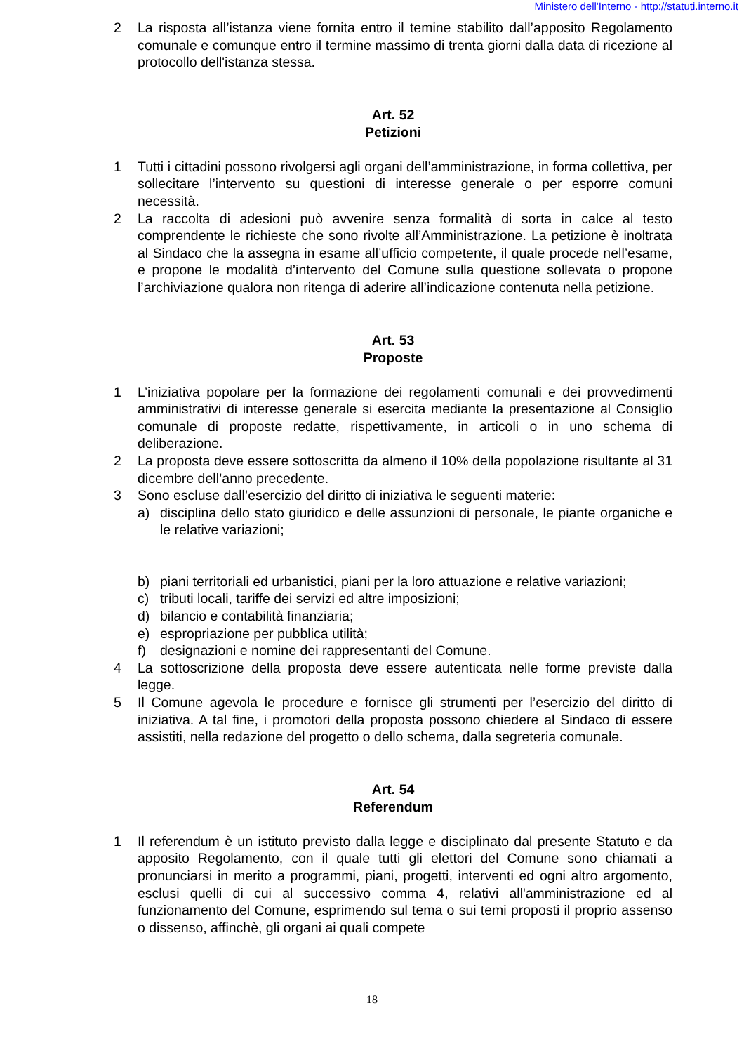Ministero dell'Interno - http://statuti.interno.it
2 La risposta all’istanza viene fornita entro il temine stabilito dall’apposito Regolamento comunale e comunque entro il termine massimo di trenta giorni dalla data di ricezione al protocollo dell'istanza stessa.
Art. 52
Petizioni
1 Tutti i cittadini possono rivolgersi agli organi dell’amministrazione, in forma collettiva, per sollecitare l’intervento su questioni di interesse generale o per esporre comuni necessità.
2 La raccolta di adesioni può avvenire senza formalità di sorta in calce al testo comprendente le richieste che sono rivolte all’Amministrazione. La petizione è inoltrata al Sindaco che la assegna in esame all’ufficio competente, il quale procede nell’esame, e propone le modalità d’intervento del Comune sulla questione sollevata o propone l’archiviazione qualora non ritenga di aderire all’indicazione contenuta nella petizione.
Art. 53
Proposte
1 L’iniziativa popolare per la formazione dei regolamenti comunali e dei provvedimenti amministrativi di interesse generale si esercita mediante la presentazione al Consiglio comunale di proposte redatte, rispettivamente, in articoli o in uno schema di deliberazione.
2 La proposta deve essere sottoscritta da almeno il 10% della popolazione risultante al 31 dicembre dell’anno precedente.
3 Sono escluse dall’esercizio del diritto di iniziativa le seguenti materie:
a) disciplina dello stato giuridico e delle assunzioni di personale, le piante organiche e le relative variazioni;
b) piani territoriali ed urbanistici, piani per la loro attuazione e relative variazioni;
c) tributi locali, tariffe dei servizi ed altre imposizioni;
d) bilancio e contabilità finanziaria;
e) espropriazione per pubblica utilità;
f) designazioni e nomine dei rappresentanti del Comune.
4 La sottoscrizione della proposta deve essere autenticata nelle forme previste dalla legge.
5 Il Comune agevola le procedure e fornisce gli strumenti per l’esercizio del diritto di iniziativa. A tal fine, i promotori della proposta possono chiedere al Sindaco di essere assistiti, nella redazione del progetto o dello schema, dalla segreteria comunale.
Art. 54
Referendum
1 Il referendum è un istituto previsto dalla legge e disciplinato dal presente Statuto e da apposito Regolamento, con il quale tutti gli elettori del Comune sono chiamati a pronunciarsi in merito a programmi, piani, progetti, interventi ed ogni altro argomento, esclusi quelli di cui al successivo comma 4, relativi all'amministrazione ed al funzionamento del Comune, esprimendo sul tema o sui temi proposti il proprio assenso o dissenso, affinchè, gli organi ai quali compete
18